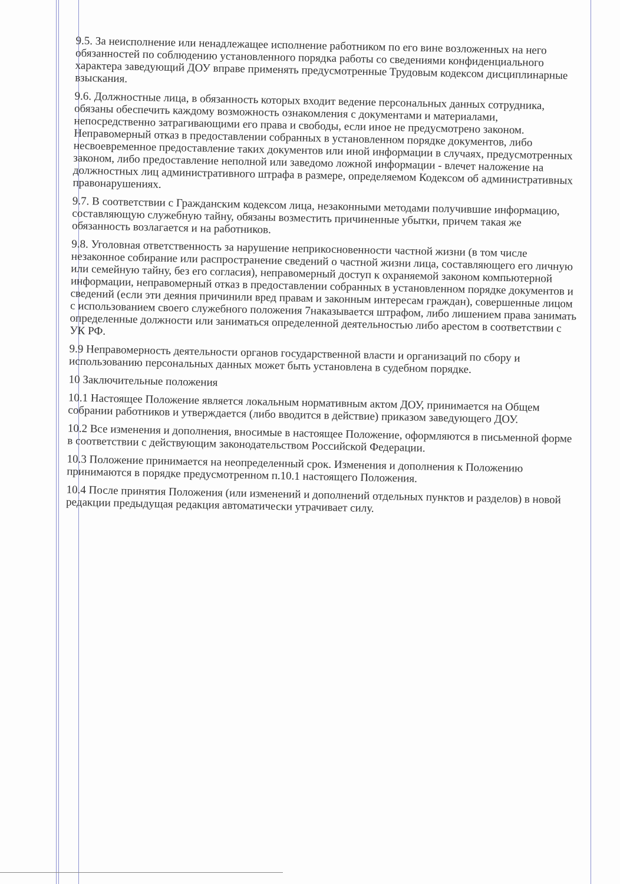9.5. За неисполнение или ненадлежащее исполнение работником по его вине возложенных на него обязанностей по соблюдению установленного порядка работы со сведениями конфиденциального характера заведующий ДОУ вправе применять предусмотренные Трудовым кодексом дисциплинарные взыскания.
9.6. Должностные лица, в обязанность которых входит ведение персональных данных сотрудника, обязаны обеспечить каждому возможность ознакомления с документами и материалами, непосредственно затрагивающими его права и свободы, если иное не предусмотрено законом. Неправомерный отказ в предоставлении собранных в установленном порядке документов, либо несвоевременное предоставление таких документов или иной информации в случаях, предусмотренных законом, либо предоставление неполной или заведомо ложной информации - влечет наложение на должностных лиц административного штрафа в размере, определяемом Кодексом об административных правонарушениях.
9.7. В соответствии с Гражданским кодексом лица, незаконными методами получившие информацию, составляющую служебную тайну, обязаны возместить причиненные убытки, причем такая же обязанность возлагается и на работников.
9.8. Уголовная ответственность за нарушение неприкосновенности частной жизни (в том числе незаконное собирание или распространение сведений о частной жизни лица, составляющего его личную или семейную тайну, без его согласия), неправомерный доступ к охраняемой законом компьютерной информации, неправомерный отказ в предоставлении собранных в установленном порядке документов и сведений (если эти деяния причинили вред правам и законным интересам граждан), совершенные лицом с использованием своего служебного положения 7наказывается штрафом, либо лишением права занимать определенные должности или заниматься определенной деятельностью либо арестом в соответствии с УК РФ.
9.9 Неправомерность деятельности органов государственной власти и организаций по сбору и использованию персональных данных может быть установлена в судебном порядке.
10 Заключительные положения
10.1 Настоящее Положение является локальным нормативным актом ДОУ, принимается на Общем собрании работников и утверждается (либо вводится в действие) приказом заведующего ДОУ.
10.2 Все изменения и дополнения, вносимые в настоящее Положение, оформляются в письменной форме в соответствии с действующим законодательством Российской Федерации.
10.3 Положение принимается на неопределенный срок. Изменения и дополнения к Положению принимаются в порядке предусмотренном п.10.1 настоящего Положения.
10.4 После принятия Положения (или изменений и дополнений отдельных пунктов и разделов) в новой редакции предыдущая редакция автоматически утрачивает силу.